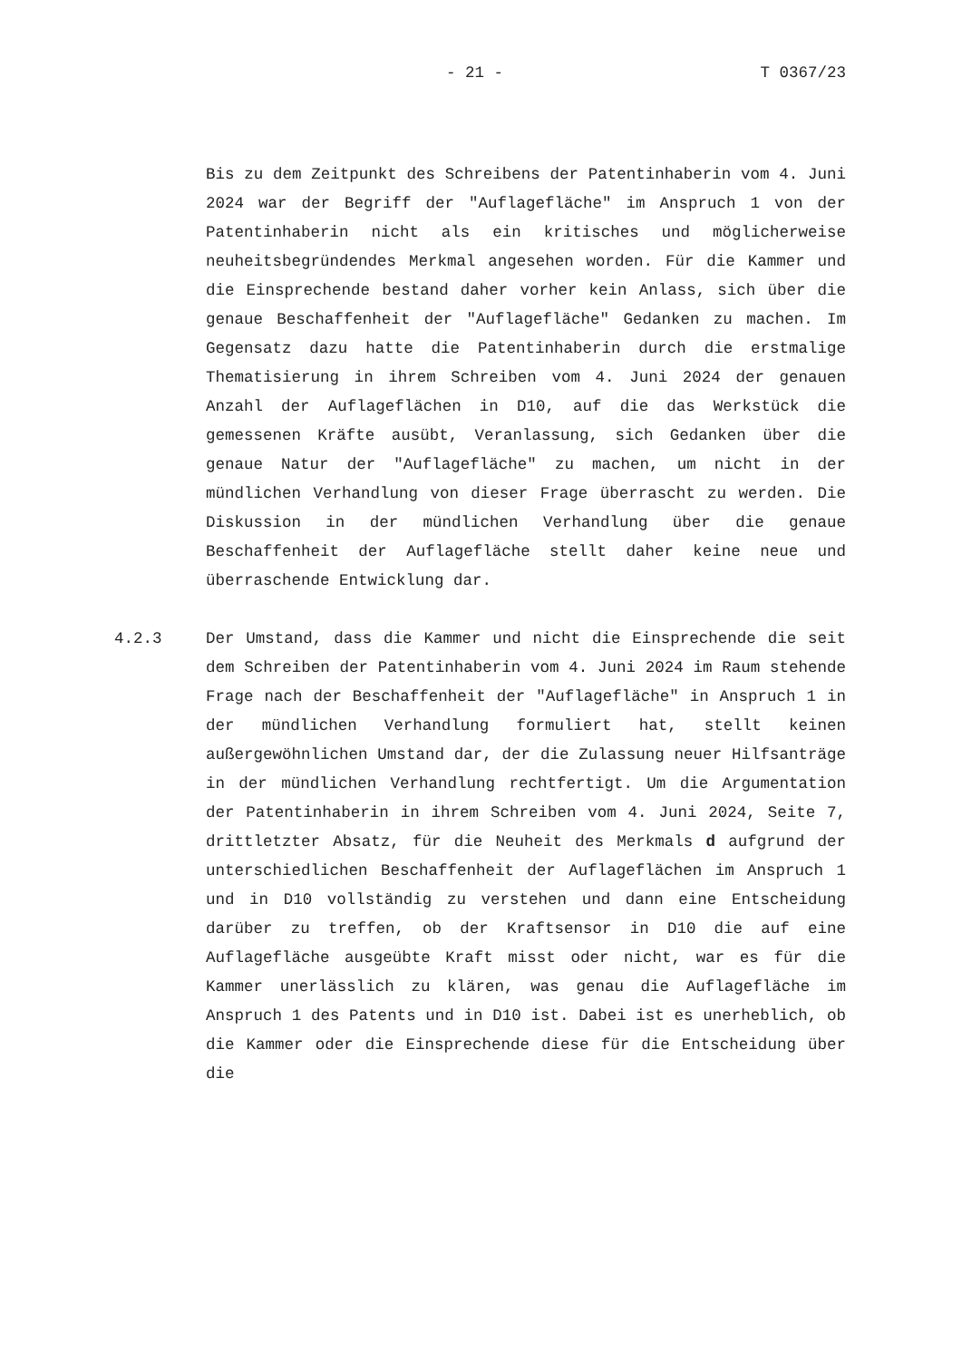- 21 - T 0367/23
Bis zu dem Zeitpunkt des Schreibens der Patentinhaberin vom 4. Juni 2024 war der Begriff der "Auflagefläche" im Anspruch 1 von der Patentinhaberin nicht als ein kritisches und möglicherweise neuheitsbegründendes Merkmal angesehen worden. Für die Kammer und die Einsprechende bestand daher vorher kein Anlass, sich über die genaue Beschaffenheit der "Auflagefläche" Gedanken zu machen. Im Gegensatz dazu hatte die Patentinhaberin durch die erstmalige Thematisierung in ihrem Schreiben vom 4. Juni 2024 der genauen Anzahl der Auflageflächen in D10, auf die das Werkstück die gemessenen Kräfte ausübt, Veranlassung, sich Gedanken über die genaue Natur der "Auflagefläche" zu machen, um nicht in der mündlichen Verhandlung von dieser Frage überrascht zu werden. Die Diskussion in der mündlichen Verhandlung über die genaue Beschaffenheit der Auflagefläche stellt daher keine neue und überraschende Entwicklung dar.
4.2.3 Der Umstand, dass die Kammer und nicht die Einsprechende die seit dem Schreiben der Patentinhaberin vom 4. Juni 2024 im Raum stehende Frage nach der Beschaffenheit der "Auflagefläche" in Anspruch 1 in der mündlichen Verhandlung formuliert hat, stellt keinen außergewöhnlichen Umstand dar, der die Zulassung neuer Hilfsanträge in der mündlichen Verhandlung rechtfertigt. Um die Argumentation der Patentinhaberin in ihrem Schreiben vom 4. Juni 2024, Seite 7, drittletzter Absatz, für die Neuheit des Merkmals d aufgrund der unterschiedlichen Beschaffenheit der Auflageflächen im Anspruch 1 und in D10 vollständig zu verstehen und dann eine Entscheidung darüber zu treffen, ob der Kraftsensor in D10 die auf eine Auflagefläche ausgeübte Kraft misst oder nicht, war es für die Kammer unerlässlich zu klären, was genau die Auflagefläche im Anspruch 1 des Patents und in D10 ist. Dabei ist es unerheblich, ob die Kammer oder die Einsprechende diese für die Entscheidung über die